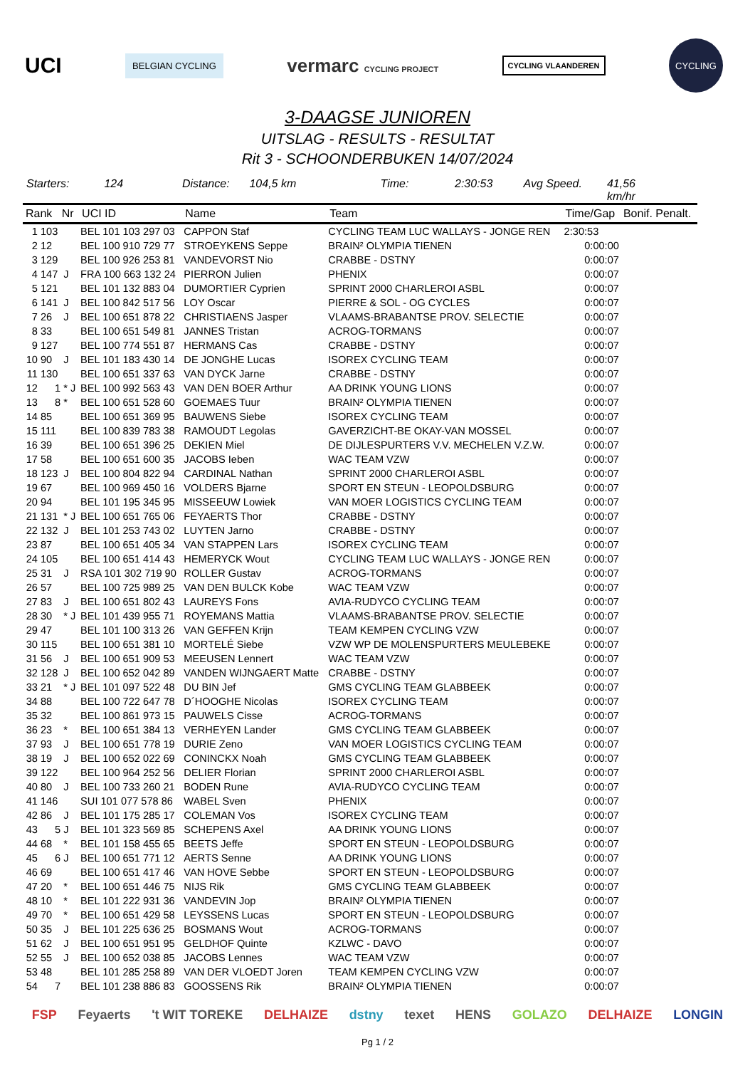UCI BELGIAN CYCLING vermarc CYCLING PROJECT CYCLING VLAANDEREN CYCLING
3-DAAGSE JUNIOREN
UITSLAG - RESULTS - RESULTAT
Rit 3 - SCHOONDERBUKEN 14/07/2024
Starters: 124 Distance: 104,5 km Time: 2:30:53 Avg Speed. 41,56 km/hr
| Rank Nr | | | UCI ID | Name | Team | Time/Gap | Bonif. Penalt. |
| --- | --- | --- | --- | --- | --- | --- | --- |
| 1 | 103 | | BEL 101 103 297 03 | CAPPON Staf | CYCLING TEAM LUC WALLAYS - JONGE REN | 2:30:53 | |
| 2 | 12 | | BEL 100 910 729 77 | STROEYKENS Seppe | BRAIN² OLYMPIA TIENEN | 0:00:00 | |
| 3 | 129 | | BEL 100 926 253 81 | VANDEVORST Nio | CRABBE - DSTNY | 0:00:07 | |
| 4 | 147 | J | FRA 100 663 132 24 | PIERRON Julien | PHENIX | 0:00:07 | |
| 5 | 121 | | BEL 101 132 883 04 | DUMORTIER Cyprien | SPRINT 2000 CHARLEROI ASBL | 0:00:07 | |
| 6 | 141 | J | BEL 100 842 517 56 | LOY Oscar | PIERRE & SOL - OG CYCLES | 0:00:07 | |
| 7 | 26 | J | BEL 100 651 878 22 | CHRISTIAENS Jasper | VLAAMS-BRABANTSE PROV. SELECTIE | 0:00:07 | |
| 8 | 33 | | BEL 100 651 549 81 | JANNES Tristan | ACROG-TORMANS | 0:00:07 | |
| 9 | 127 | | BEL 100 774 551 87 | HERMANS Cas | CRABBE - DSTNY | 0:00:07 | |
| 10 | 90 | J | BEL 101 183 430 14 | DE JONGHE Lucas | ISOREX CYCLING TEAM | 0:00:07 | |
| 11 | 130 | | BEL 100 651 337 63 | VAN DYCK Jarne | CRABBE - DSTNY | 0:00:07 | |
| 12 | 1 | * J | BEL 100 992 563 43 | VAN DEN BOER Arthur | AA DRINK YOUNG LIONS | 0:00:07 | |
| 13 | 8 | * | BEL 100 651 528 60 | GOEMAES Tuur | BRAIN² OLYMPIA TIENEN | 0:00:07 | |
| 14 | 85 | | BEL 100 651 369 95 | BAUWENS Siebe | ISOREX CYCLING TEAM | 0:00:07 | |
| 15 | 111 | | BEL 100 839 783 38 | RAMOUDT Legolas | GAVERZICHT-BE OKAY-VAN MOSSEL | 0:00:07 | |
| 16 | 39 | | BEL 100 651 396 25 | DEKIEN Miel | DE DIJLESPURTERS V.V. MECHELEN V.Z.W. | 0:00:07 | |
| 17 | 58 | | BEL 100 651 600 35 | JACOBS Ieben | WAC TEAM VZW | 0:00:07 | |
| 18 | 123 | J | BEL 100 804 822 94 | CARDINAL Nathan | SPRINT 2000 CHARLEROI ASBL | 0:00:07 | |
| 19 | 67 | | BEL 100 969 450 16 | VOLDERS Bjarne | SPORT EN STEUN - LEOPOLDSBURG | 0:00:07 | |
| 20 | 94 | | BEL 101 195 345 95 | MISSEEUW Lowiek | VAN MOER LOGISTICS CYCLING TEAM | 0:00:07 | |
| 21 | 131 | * J | BEL 100 651 765 06 | FEYAERTS Thor | CRABBE - DSTNY | 0:00:07 | |
| 22 | 132 | J | BEL 101 253 743 02 | LUYTEN Jarno | CRABBE - DSTNY | 0:00:07 | |
| 23 | 87 | | BEL 100 651 405 34 | VAN STAPPEN Lars | ISOREX CYCLING TEAM | 0:00:07 | |
| 24 | 105 | | BEL 100 651 414 43 | HEMERYCK Wout | CYCLING TEAM LUC WALLAYS - JONGE REN | 0:00:07 | |
| 25 | 31 | J | RSA 101 302 719 90 | ROLLER Gustav | ACROG-TORMANS | 0:00:07 | |
| 26 | 57 | | BEL 100 725 989 25 | VAN DEN BULCK Kobe | WAC TEAM VZW | 0:00:07 | |
| 27 | 83 | J | BEL 100 651 802 43 | LAUREYS Fons | AVIA-RUDYCO CYCLING TEAM | 0:00:07 | |
| 28 | 30 | * J | BEL 101 439 955 71 | ROYEMANS Mattia | VLAAMS-BRABANTSE PROV. SELECTIE | 0:00:07 | |
| 29 | 47 | | BEL 101 100 313 26 | VAN GEFFEN Krijn | TEAM KEMPEN CYCLING VZW | 0:00:07 | |
| 30 | 115 | | BEL 100 651 381 10 | MORTELÉ Siebe | VZW WP DE MOLENSPURTERS MEULEBEKE | 0:00:07 | |
| 31 | 56 | J | BEL 100 651 909 53 | MEEUSEN Lennert | WAC TEAM VZW | 0:00:07 | |
| 32 | 128 | J | BEL 100 652 042 89 | VANDEN WIJNGAERT Matte | CRABBE - DSTNY | 0:00:07 | |
| 33 | 21 | * J | BEL 101 097 522 48 | DU BIN Jef | GMS CYCLING TEAM GLABBEEK | 0:00:07 | |
| 34 | 88 | | BEL 100 722 647 78 | D´HOOGHE Nicolas | ISOREX CYCLING TEAM | 0:00:07 | |
| 35 | 32 | | BEL 100 861 973 15 | PAUWELS Cisse | ACROG-TORMANS | 0:00:07 | |
| 36 | 23 | * | BEL 100 651 384 13 | VERHEYEN Lander | GMS CYCLING TEAM GLABBEEK | 0:00:07 | |
| 37 | 93 | J | BEL 100 651 778 19 | DURIE Zeno | VAN MOER LOGISTICS CYCLING TEAM | 0:00:07 | |
| 38 | 19 | J | BEL 100 652 022 69 | CONINCKX Noah | GMS CYCLING TEAM GLABBEEK | 0:00:07 | |
| 39 | 122 | | BEL 100 964 252 56 | DELIER Florian | SPRINT 2000 CHARLEROI ASBL | 0:00:07 | |
| 40 | 80 | J | BEL 100 733 260 21 | BODEN Rune | AVIA-RUDYCO CYCLING TEAM | 0:00:07 | |
| 41 | 146 | | SUI 101 077 578 86 | WABEL Sven | PHENIX | 0:00:07 | |
| 42 | 86 | J | BEL 101 175 285 17 | COLEMAN Vos | ISOREX CYCLING TEAM | 0:00:07 | |
| 43 | 5 | J | BEL 101 323 569 85 | SCHEPENS Axel | AA DRINK YOUNG LIONS | 0:00:07 | |
| 44 | 68 | * | BEL 101 158 455 65 | BEETS Jeffe | SPORT EN STEUN - LEOPOLDSBURG | 0:00:07 | |
| 45 | 6 | J | BEL 100 651 771 12 | AERTS Senne | AA DRINK YOUNG LIONS | 0:00:07 | |
| 46 | 69 | | BEL 100 651 417 46 | VAN HOVE Sebbe | SPORT EN STEUN - LEOPOLDSBURG | 0:00:07 | |
| 47 | 20 | * | BEL 100 651 446 75 | NIJS Rik | GMS CYCLING TEAM GLABBEEK | 0:00:07 | |
| 48 | 10 | * | BEL 101 222 931 36 | VANDEVIN Jop | BRAIN² OLYMPIA TIENEN | 0:00:07 | |
| 49 | 70 | * | BEL 100 651 429 58 | LEYSSENS Lucas | SPORT EN STEUN - LEOPOLDSBURG | 0:00:07 | |
| 50 | 35 | J | BEL 101 225 636 25 | BOSMANS Wout | ACROG-TORMANS | 0:00:07 | |
| 51 | 62 | J | BEL 100 651 951 95 | GELDHOF Quinte | KZLWC - DAVO | 0:00:07 | |
| 52 | 55 | J | BEL 100 652 038 85 | JACOBS Lennes | WAC TEAM VZW | 0:00:07 | |
| 53 | 48 | | BEL 101 285 258 89 | VAN DER VLOEDT Joren | TEAM KEMPEN CYCLING VZW | 0:00:07 | |
| 54 | 7 | | BEL 101 238 886 83 | GOOSSENS Rik | BRAIN² OLYMPIA TIENEN | 0:00:07 | |
FSP Feyaerts 't WIT TOREKE DELHAIZE dstny texet HENS GOLAZO DELHAIZE LONGIN
Pg 1 / 2